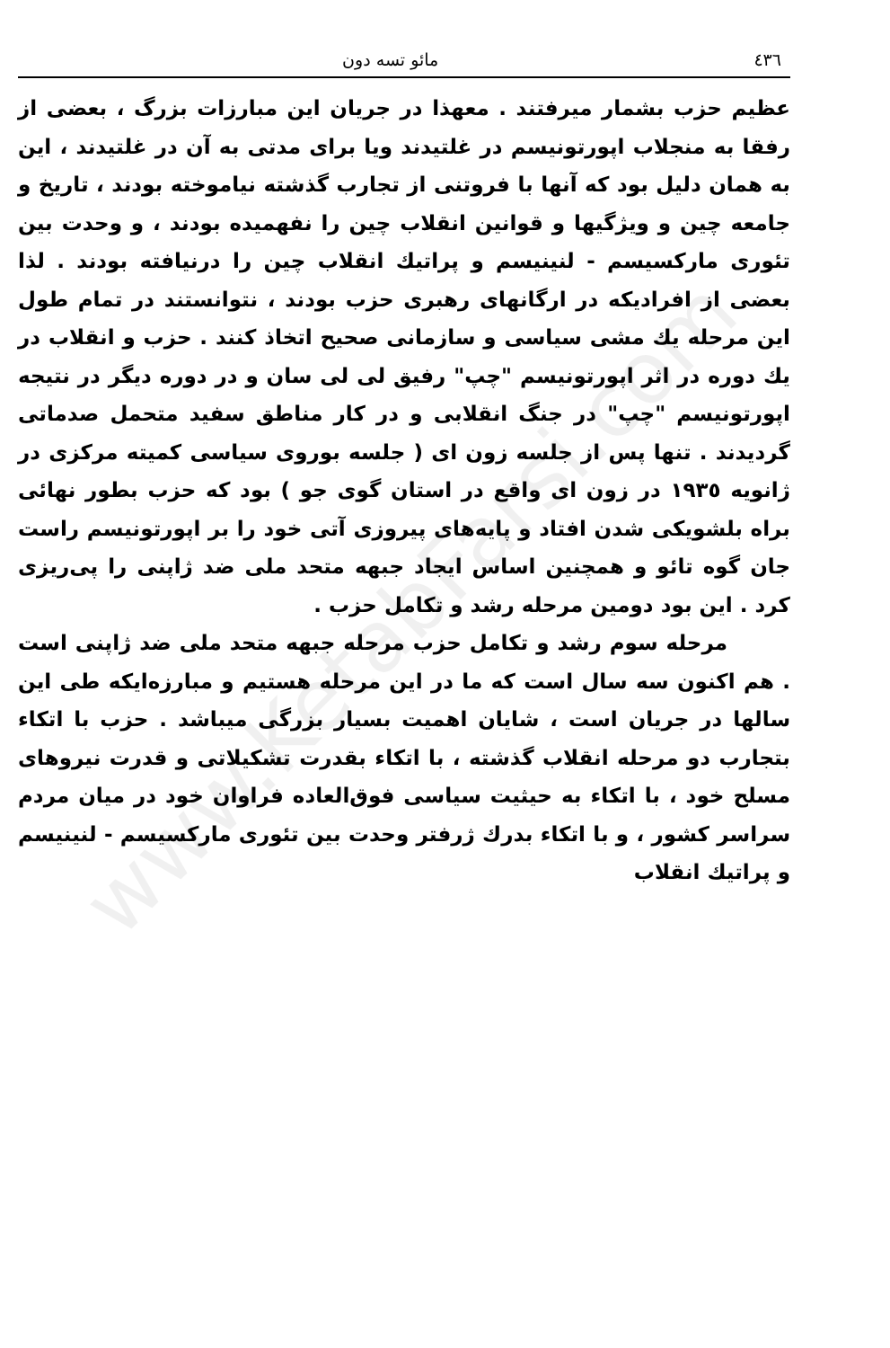٤٣٦ مائو تسه دون
عظیم حزب بشمار میرفتند . معهذا در جریان این مبارزات بزرگ ، بعضی از رفقا به منجلاب اپورتونیسم در غلتیدند ویا برای مدتی به آن در غلتیدند ، این به همان دلیل بود که آنها با فروتنی از تجارب گذشته نیاموخته بودند ، تاریخ و جامعه چین و ویژگیها و قوانین انقلاب چین را نفهمیده بودند ، و وحدت بین تئوری مارکسیسم - لنینیسم و پراتیك انقلاب چین را درنیافته بودند . لذا بعضی از افرادیکه در ارگانهای رهبری حزب بودند ، نتوانستند در تمام طول این مرحله یك مشی سیاسی و سازمانی صحیح اتخاذ کنند . حزب و انقلاب در یك دوره در اثر اپورتونیسم "چپ" رفیق لی لی سان و در دوره دیگر در نتیجه اپورتونیسم "چپ" در جنگ انقلابی و در کار مناطق سفید متحمل صدماتی گردیدند . تنها پس از جلسه زون ای ( جلسه بوروی سیاسی کمیته مرکزی در ژانویه ١٩٣٥ در زون ای واقع در استان گوی جو ) بود که حزب بطور نهائی براه بلشویکی شدن افتاد و پایه‌های پیروزی آتی خود را بر اپورتونیسم راست جان گوه تائو و همچنین اساس ایجاد جبهه متحد ملی ضد ژاپنی را پی‌ریزی کرد . این بود دومین مرحله رشد و تکامل حزب .
مرحله سوم رشد و تکامل حزب مرحله جبهه متحد ملی ضد ژاپنی است . هم اکنون سه سال است که ما در این مرحله هستیم و مبارزه‌ایکه طی این سالها در جریان است ، شایان اهمیت بسیار بزرگی میباشد . حزب با اتکاء بتجارب دو مرحله انقلاب گذشته ، با اتکاء بقدرت تشکیلاتی و قدرت نیروهای مسلح خود ، با اتکاء به حیثیت سیاسی فوق‌العاده فراوان خود در میان مردم سراسر کشور ، و با اتکاء بدرك ژرفتر وحدت بین تئوری مارکسیسم - لنینیسم و پراتیك انقلاب
www.KetabFarsi.com